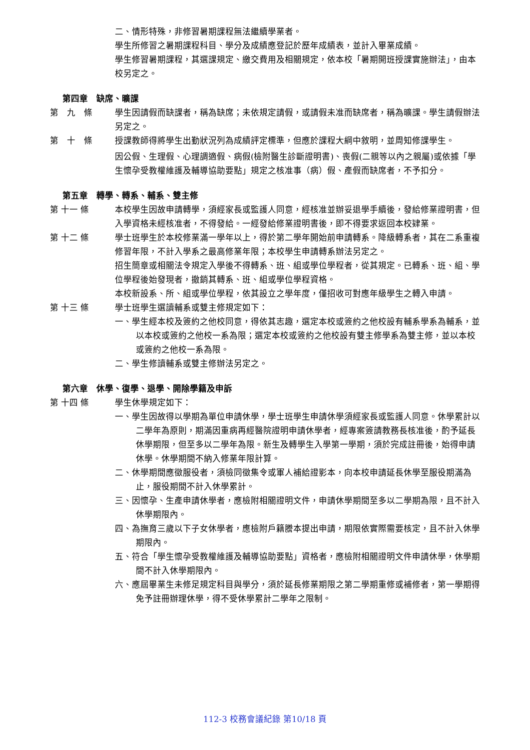二、情形特殊，非修習暑期課程無法繼續學業者。
學生所修習之暑期課程科目、學分及成績應登記於歷年成績表，並計入畢業成績。
學生修習暑期課程，其選課規定、繳交費用及相關規定，依本校「暑期開班授課實施辦法」，由本校另定之。
第四章　缺席、曠課
第　九　條 學生因請假而缺課者，稱為缺席；未依規定請假，或請假未准而缺席者，稱為曠課。學生請假辦法另定之。
第　十　條 授課教師得將學生出勤狀況列為成績評定標準，但應於課程大綱中敘明，並周知修課學生。
因公假、生理假、心理調適假、病假(檢附醫生診斷證明書)、喪假(二親等以內之親屬)或依據「學生懷孕受教權維護及輔導協助要點」規定之核准事（病）假、產假而缺席者，不予扣分。
第五章　轉學、轉系、輔系、雙主修
第 十一 條 本校學生因故申請轉學，須經家長或監護人同意，經核准並辦妥退學手續後，發給修業證明書，但入學資格未經核准者，不得發給。一經發給修業證明書後，即不得要求返回本校肄業。
第 十二 條 學士班學生於本校修業滿一學年以上，得於第二學年開始前申請轉系。降級轉系者，其在二系重複修習年限，不計入學系之最高修業年限；本校學生申請轉系辦法另定之。
招生簡章或相關法令規定入學後不得轉系、班、組或學位學程者，從其規定。已轉系、班、組、學位學程後始發現者，撤銷其轉系、班、組或學位學程資格。
本校新設系、所、組或學位學程，依其設立之學年度，僅招收可對應年級學生之轉入申請。
第 十三 條 學士班學生選讀輔系或雙主修規定如下：
一、學生經本校及簽約之他校同意，得依其志趣，選定本校或簽約之他校設有輔系學系為輔系，並以本校或簽約之他校一系為限；選定本校或簽約之他校設有雙主修學系為雙主修，並以本校或簽約之他校一系為限。
二、學生修讀輔系或雙主修辦法另定之。
第六章　休學、復學、退學、開除學籍及申訴
第 十四 條 學生休學規定如下：
一、學生因故得以學期為單位申請休學，學士班學生申請休學須經家長或監護人同意。休學累計以二學年為原則，期滿因重病再經醫院證明申請休學者，經專案簽請教務長核准後，酌予延長休學期限，但至多以二學年為限。新生及轉學生入學第一學期，須於完成註冊後，始得申請休學。休學期間不納入修業年限計算。
二、休學期間應徵服役者，須檢同徵集令或軍人補給證影本，向本校申請延長休學至服役期滿為止，服役期間不計入休學累計。
三、因懷孕、生產申請休學者，應檢附相關證明文件，申請休學期間至多以二學期為限，且不計入休學期限內。
四、為撫育三歲以下子女休學者，應檢附戶籍謄本提出申請，期限依實際需要核定，且不計入休學期限內。
五、符合「學生懷孕受教權維護及輔導協助要點」資格者，應檢附相關證明文件申請休學，休學期間不計入休學期限內。
六、應屆畢業生未修足規定科目與學分，須於延長修業期限之第二學期重修或補修者，第一學期得免予註冊辦理休學，得不受休學累計二學年之限制。
112-3 校務會議紀錄 第10/18 頁